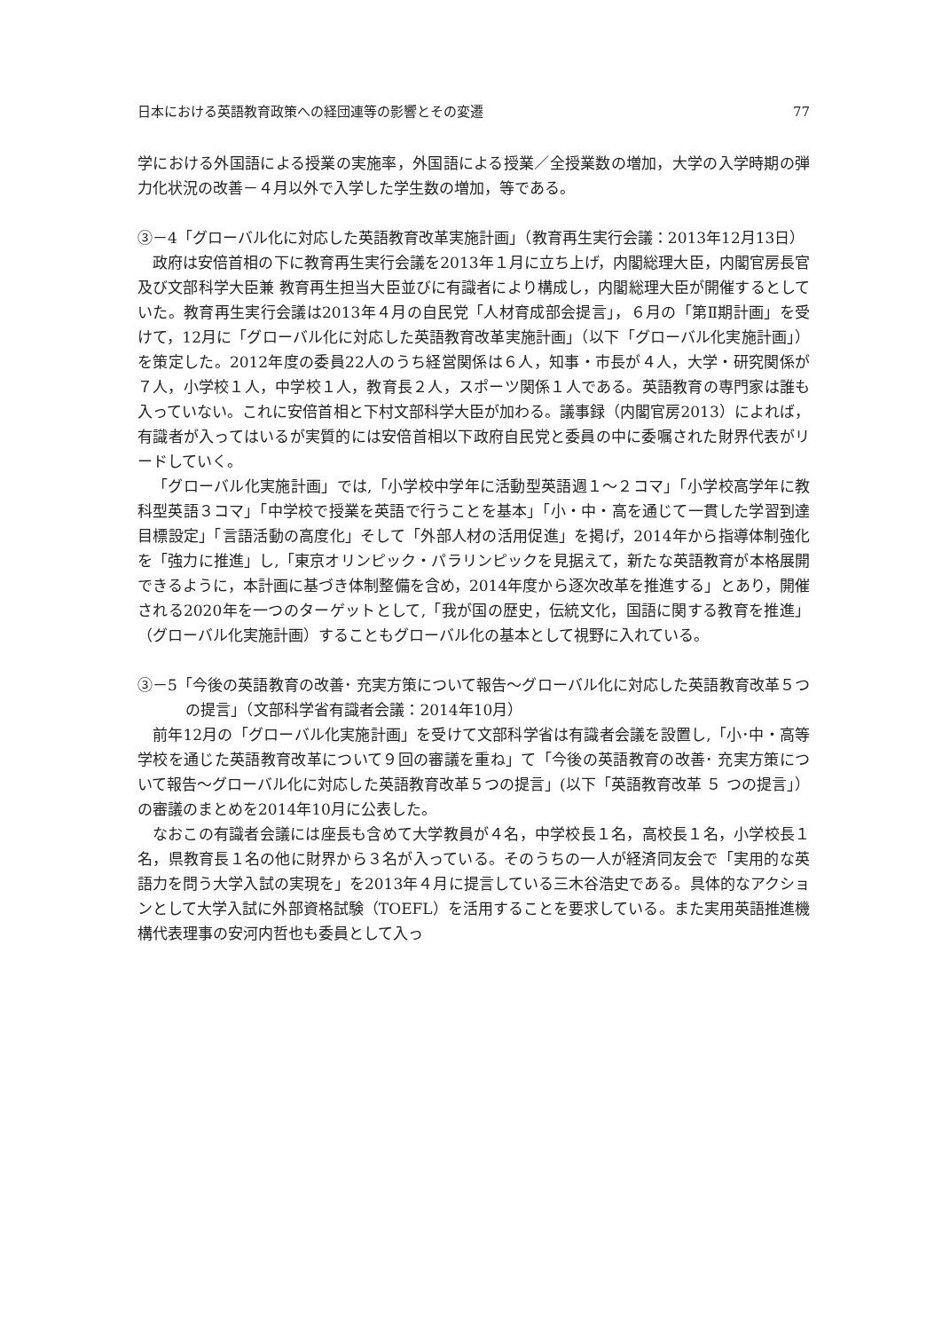日本における英語教育政策への経団連等の影響とその変遷 77
学における外国語による授業の実施率，外国語による授業／全授業数の増加，大学の入学時期の弾力化状況の改善－４月以外で入学した学生数の増加，等である。
③－4「グローバル化に対応した英語教育改革実施計画」（教育再生実行会議：2013年12月13日）
政府は安倍首相の下に教育再生実行会議を2013年１月に立ち上げ，内閣総理大臣，内閣官房長官及び文部科学大臣兼 教育再生担当大臣並びに有識者により構成し，内閣総理大臣が開催するとしていた。教育再生実行会議は2013年４月の自民党「人材育成部会提言」，６月の「第Ⅱ期計画」を受けて，12月に「グローバル化に対応した英語教育改革実施計画」（以下「グローバル化実施計画」）を策定した。2012年度の委員22人のうち経営関係は６人，知事・市長が４人，大学・研究関係が７人，小学校１人，中学校１人，教育長２人，スポーツ関係１人である。英語教育の専門家は誰も入っていない。これに安倍首相と下村文部科学大臣が加わる。議事録（内閣官房2013）によれば，有識者が入ってはいるが実質的には安倍首相以下政府自民党と委員の中に委嘱された財界代表がリードしていく。
「グローバル化実施計画」では,「小学校中学年に活動型英語週１～２コマ」「小学校高学年に教科型英語３コマ」「中学校で授業を英語で行うことを基本」「小・中・高を通じて一貫した学習到達目標設定」「言語活動の高度化」そして「外部人材の活用促進」を掲げ，2014年から指導体制強化を「強力に推進」し,「東京オリンピック・パラリンピックを見据えて，新たな英語教育が本格展開できるように，本計画に基づき体制整備を含め，2014年度から逐次改革を推進する」とあり，開催される2020年を一つのターゲットとして,「我が国の歴史，伝統文化，国語に関する教育を推進」（グローバル化実施計画）することもグローバル化の基本として視野に入れている。
③－5「今後の英語教育の改善･ 充実方策について報告～グローバル化に対応した英語教育改革５つの提言」（文部科学省有識者会議：2014年10月）
前年12月の「グローバル化実施計画」を受けて文部科学省は有識者会議を設置し,「小･中・高等学校を通じた英語教育改革について９回の審議を重ね」て「今後の英語教育の改善･ 充実方策について報告～グローバル化に対応した英語教育改革５つの提言」(以下「英語教育改革 ５ つの提言」）の審議のまとめを2014年10月に公表した。
なおこの有識者会議には座長も含めて大学教員が４名，中学校長１名，高校長１名，小学校長１名，県教育長１名の他に財界から３名が入っている。そのうちの一人が経済同友会で「実用的な英語力を問う大学入試の実現を」を2013年４月に提言している三木谷浩史である。具体的なアクションとして大学入試に外部資格試験（TOEFL）を活用することを要求している。また実用英語推進機構代表理事の安河内哲也も委員として入っ